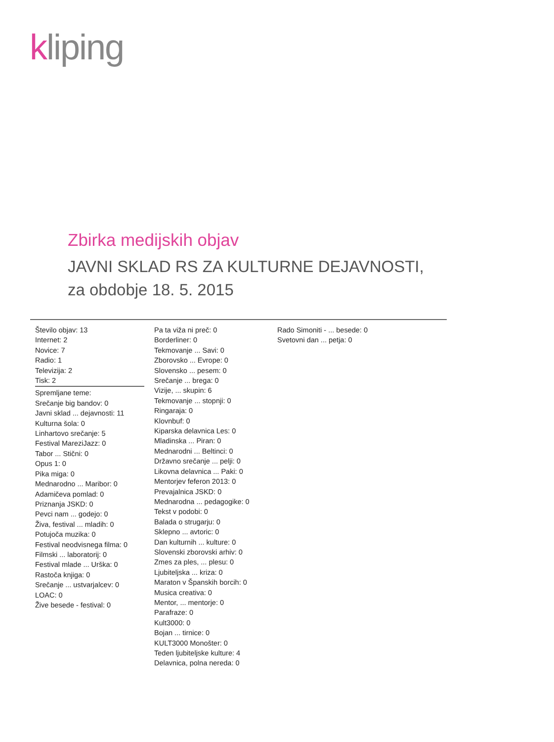kliping
Zbirka medijskih objav
JAVNI SKLAD RS ZA KULTURNE DEJAVNOSTI,
za obdobje 18. 5. 2015
Število objav: 13
Internet: 2
Novice: 7
Radio: 1
Televizija: 2
Tisk: 2
Spremljane teme:
Srečanje big bandov: 0
Javni sklad ... dejavnosti: 11
Kulturna šola: 0
Linhartovo srečanje: 5
Festival MareziJazz: 0
Tabor ... Stični: 0
Opus 1: 0
Pika miga: 0
Mednarodno ... Maribor: 0
Adamičeva pomlad: 0
Priznanja JSKD: 0
Pevci nam ... godejo: 0
Živa, festival ... mladih: 0
Potujoča muzika: 0
Festival neodvisnega filma: 0
Filmski ... laboratorij: 0
Festival mlade ... Urška: 0
Rastoča knjiga: 0
Srečanje ... ustvarjalcev: 0
LOAC: 0
Žive besede - festival: 0
Pa ta viža ni preč: 0
Borderliner: 0
Tekmovanje ... Savi: 0
Zborovsko ... Evrope: 0
Slovensko ... pesem: 0
Srečanje ... brega: 0
Vizije, ... skupin: 6
Tekmovanje ... stopnji: 0
Ringaraja: 0
Klovnbuf: 0
Kiparska delavnica Les: 0
Mladinska ... Piran: 0
Mednarodni ... Beltinci: 0
Državno srečanje ... pelji: 0
Likovna delavnica ... Paki: 0
Mentorjev feferon 2013: 0
Prevajalnica JSKD: 0
Mednarodna ... pedagogike: 0
Tekst v podobi: 0
Balada o strugarju: 0
Sklepno ... avtoric: 0
Dan kulturnih ... kulture: 0
Slovenski zborovski arhiv: 0
Zmes za ples, ... plesu: 0
Ljubiteljska ... kriza: 0
Maraton v Španskih borcih: 0
Musica creativa: 0
Mentor, ... mentorje: 0
Parafraze: 0
Kult3000: 0
Bojan ... tirnice: 0
KULT3000 Monošter: 0
Teden ljubiteljske kulture: 4
Delavnica, polna nereda: 0
Rado Simoniti - ... besede: 0
Svetovni dan ... petja: 0